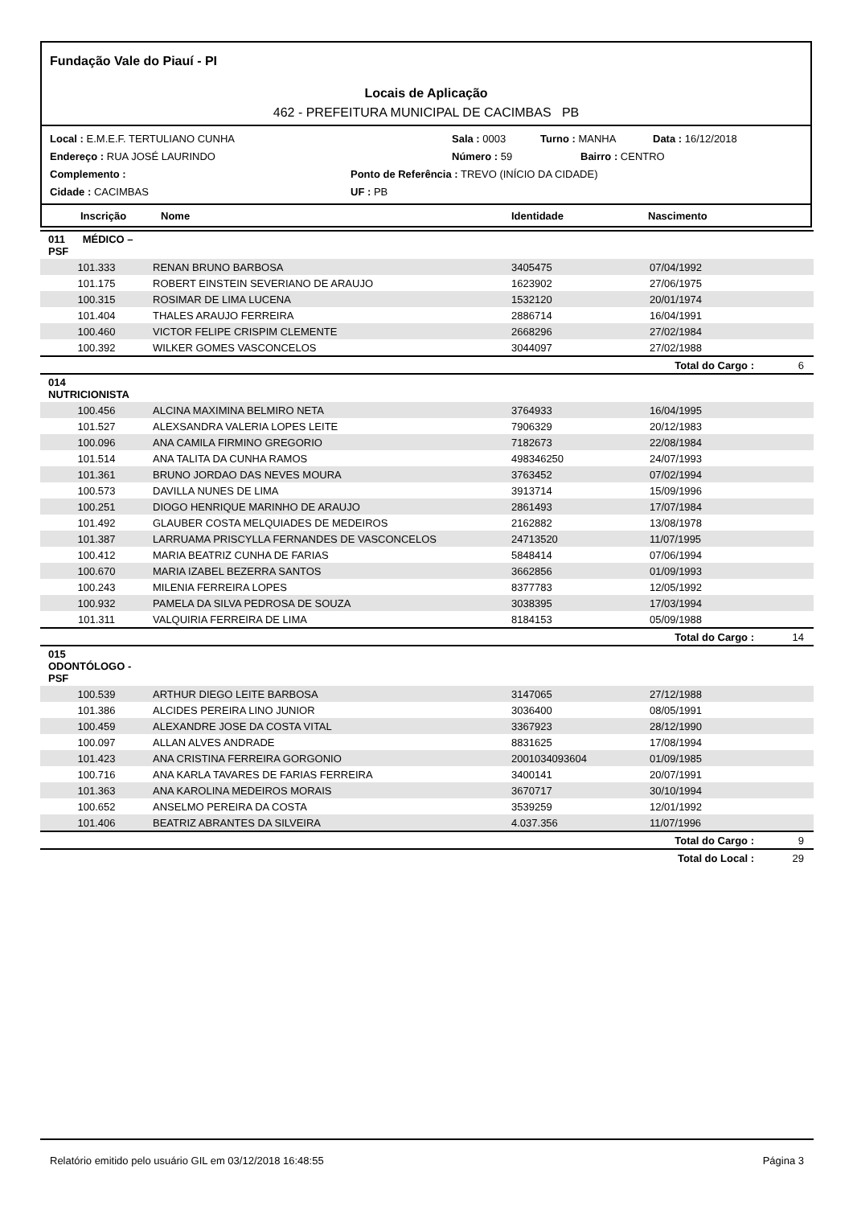Fundação Vale do Piauí - PI
Locais de Aplicação
462 - PREFEITURA MUNICIPAL DE CACIMBAS PB
Local : E.M.E.F. TERTULIANO CUNHA Sala : 0003 Turno : MANHA Data : 16/12/2018
Endereço : RUA JOSÉ LAURINDO Número : 59 Bairro : CENTRO
Complemento : Ponto de Referência : TREVO (INÍCIO DA CIDADE)
Cidade : CACIMBAS UF : PB
Inscrição Nome Identidade Nascimento
| 011 MÉDICO – PSF | | | | |
| 101.333 | RENAN BRUNO BARBOSA | 3405475 | 07/04/1992 | |
| 101.175 | ROBERT EINSTEIN SEVERIANO DE ARAUJO | 1623902 | 27/06/1975 | |
| 100.315 | ROSIMAR DE LIMA LUCENA | 1532120 | 20/01/1974 | |
| 101.404 | THALES ARAUJO FERREIRA | 2886714 | 16/04/1991 | |
| 100.460 | VICTOR FELIPE CRISPIM CLEMENTE | 2668296 | 27/02/1984 | |
| 100.392 | WILKER GOMES VASCONCELOS | 3044097 | 27/02/1988 | |
| | | | Total do Cargo : | 6 |
| 014 NUTRICIONISTA | | | | |
| 100.456 | ALCINA MAXIMINA BELMIRO NETA | 3764933 | 16/04/1995 | |
| 101.527 | ALEXSANDRA VALERIA LOPES LEITE | 7906329 | 20/12/1983 | |
| 100.096 | ANA CAMILA FIRMINO GREGORIO | 7182673 | 22/08/1984 | |
| 101.514 | ANA TALITA DA CUNHA RAMOS | 498346250 | 24/07/1993 | |
| 101.361 | BRUNO JORDAO DAS NEVES MOURA | 3763452 | 07/02/1994 | |
| 100.573 | DAVILLA NUNES DE LIMA | 3913714 | 15/09/1996 | |
| 100.251 | DIOGO HENRIQUE MARINHO DE ARAUJO | 2861493 | 17/07/1984 | |
| 101.492 | GLAUBER COSTA MELQUIADES DE MEDEIROS | 2162882 | 13/08/1978 | |
| 101.387 | LARRUAMA PRISCYLLA FERNANDES DE VASCONCELOS | 24713520 | 11/07/1995 | |
| 100.412 | MARIA BEATRIZ CUNHA DE FARIAS | 5848414 | 07/06/1994 | |
| 100.670 | MARIA IZABEL BEZERRA SANTOS | 3662856 | 01/09/1993 | |
| 100.243 | MILENIA FERREIRA LOPES | 8377783 | 12/05/1992 | |
| 100.932 | PAMELA DA SILVA PEDROSA DE SOUZA | 3038395 | 17/03/1994 | |
| 101.311 | VALQUIRIA FERREIRA DE LIMA | 8184153 | 05/09/1988 | |
| | | | Total do Cargo : | 14 |
| 015 ODONTÓLOGO - PSF | | | | |
| 100.539 | ARTHUR DIEGO LEITE BARBOSA | 3147065 | 27/12/1988 | |
| 101.386 | ALCIDES PEREIRA LINO JUNIOR | 3036400 | 08/05/1991 | |
| 100.459 | ALEXANDRE JOSE DA COSTA VITAL | 3367923 | 28/12/1990 | |
| 100.097 | ALLAN ALVES ANDRADE | 8831625 | 17/08/1994 | |
| 101.423 | ANA CRISTINA FERREIRA GORGONIO | 2001034093604 | 01/09/1985 | |
| 100.716 | ANA KARLA TAVARES DE FARIAS FERREIRA | 3400141 | 20/07/1991 | |
| 101.363 | ANA KAROLINA MEDEIROS MORAIS | 3670717 | 30/10/1994 | |
| 100.652 | ANSELMO PEREIRA DA COSTA | 3539259 | 12/01/1992 | |
| 101.406 | BEATRIZ ABRANTES DA SILVEIRA | 4.037.356 | 11/07/1996 | |
| | | | Total do Cargo : | 9 |
| | | | Total do Local : | 29 |
Relatório emitido pelo usuário GIL em 03/12/2018 16:48:55 Página 3